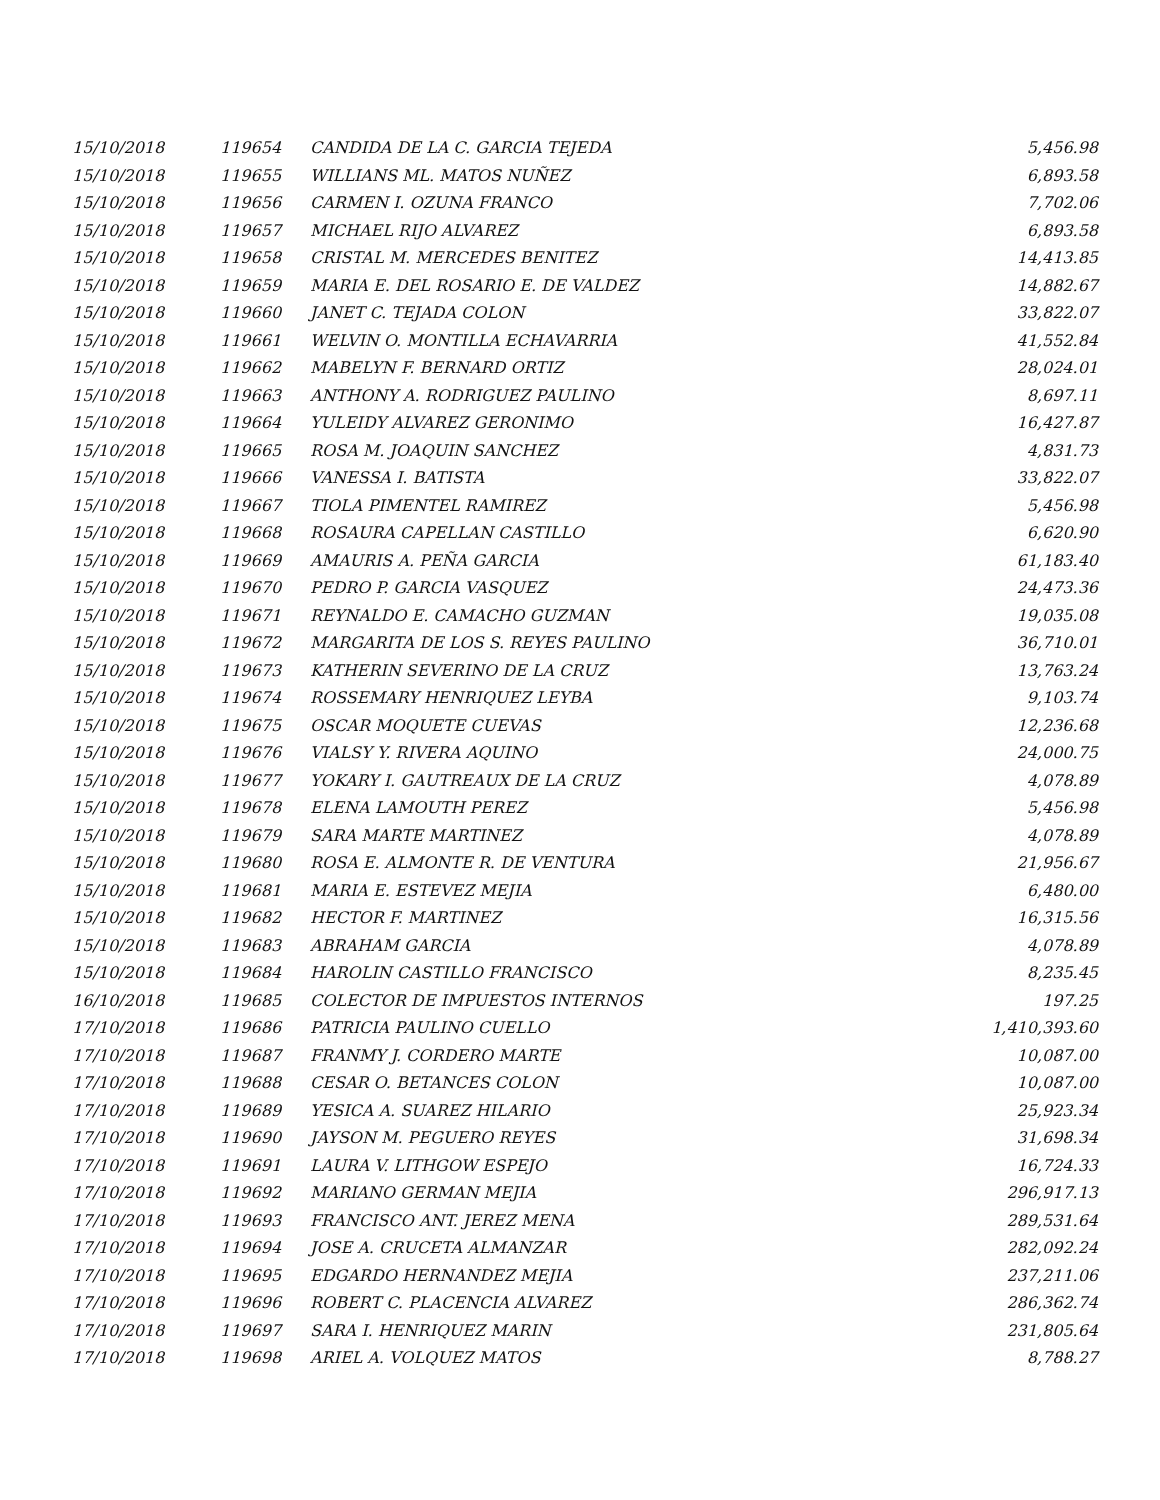| 15/10/2018 | 119654 | CANDIDA DE LA C. GARCIA TEJEDA | 5,456.98 |
| 15/10/2018 | 119655 | WILLIANS ML. MATOS NUÑEZ | 6,893.58 |
| 15/10/2018 | 119656 | CARMEN I. OZUNA FRANCO | 7,702.06 |
| 15/10/2018 | 119657 | MICHAEL RIJO ALVAREZ | 6,893.58 |
| 15/10/2018 | 119658 | CRISTAL M. MERCEDES BENITEZ | 14,413.85 |
| 15/10/2018 | 119659 | MARIA E. DEL ROSARIO E. DE VALDEZ | 14,882.67 |
| 15/10/2018 | 119660 | JANET C. TEJADA COLON | 33,822.07 |
| 15/10/2018 | 119661 | WELVIN O. MONTILLA ECHAVARRIA | 41,552.84 |
| 15/10/2018 | 119662 | MABELYN F. BERNARD ORTIZ | 28,024.01 |
| 15/10/2018 | 119663 | ANTHONY A. RODRIGUEZ PAULINO | 8,697.11 |
| 15/10/2018 | 119664 | YULEIDY ALVAREZ GERONIMO | 16,427.87 |
| 15/10/2018 | 119665 | ROSA M. JOAQUIN SANCHEZ | 4,831.73 |
| 15/10/2018 | 119666 | VANESSA I. BATISTA | 33,822.07 |
| 15/10/2018 | 119667 | TIOLA PIMENTEL RAMIREZ | 5,456.98 |
| 15/10/2018 | 119668 | ROSAURA CAPELLAN CASTILLO | 6,620.90 |
| 15/10/2018 | 119669 | AMAURIS A. PEÑA GARCIA | 61,183.40 |
| 15/10/2018 | 119670 | PEDRO P. GARCIA VASQUEZ | 24,473.36 |
| 15/10/2018 | 119671 | REYNALDO E. CAMACHO GUZMAN | 19,035.08 |
| 15/10/2018 | 119672 | MARGARITA DE LOS S. REYES PAULINO | 36,710.01 |
| 15/10/2018 | 119673 | KATHERIN SEVERINO DE LA CRUZ | 13,763.24 |
| 15/10/2018 | 119674 | ROSSEMARY HENRIQUEZ LEYBA | 9,103.74 |
| 15/10/2018 | 119675 | OSCAR MOQUETE CUEVAS | 12,236.68 |
| 15/10/2018 | 119676 | VIALSY Y. RIVERA AQUINO | 24,000.75 |
| 15/10/2018 | 119677 | YOKARY I. GAUTREAUX DE LA CRUZ | 4,078.89 |
| 15/10/2018 | 119678 | ELENA LAMOUTH PEREZ | 5,456.98 |
| 15/10/2018 | 119679 | SARA MARTE MARTINEZ | 4,078.89 |
| 15/10/2018 | 119680 | ROSA E. ALMONTE R. DE VENTURA | 21,956.67 |
| 15/10/2018 | 119681 | MARIA E. ESTEVEZ MEJIA | 6,480.00 |
| 15/10/2018 | 119682 | HECTOR F. MARTINEZ | 16,315.56 |
| 15/10/2018 | 119683 | ABRAHAM GARCIA | 4,078.89 |
| 15/10/2018 | 119684 | HAROLIN CASTILLO FRANCISCO | 8,235.45 |
| 16/10/2018 | 119685 | COLECTOR DE IMPUESTOS INTERNOS | 197.25 |
| 17/10/2018 | 119686 | PATRICIA PAULINO CUELLO | 1,410,393.60 |
| 17/10/2018 | 119687 | FRANMY J. CORDERO MARTE | 10,087.00 |
| 17/10/2018 | 119688 | CESAR O. BETANCES COLON | 10,087.00 |
| 17/10/2018 | 119689 | YESICA A. SUAREZ HILARIO | 25,923.34 |
| 17/10/2018 | 119690 | JAYSON M. PEGUERO REYES | 31,698.34 |
| 17/10/2018 | 119691 | LAURA V. LITHGOW ESPEJO | 16,724.33 |
| 17/10/2018 | 119692 | MARIANO GERMAN MEJIA | 296,917.13 |
| 17/10/2018 | 119693 | FRANCISCO ANT. JEREZ MENA | 289,531.64 |
| 17/10/2018 | 119694 | JOSE A. CRUCETA ALMANZAR | 282,092.24 |
| 17/10/2018 | 119695 | EDGARDO HERNANDEZ MEJIA | 237,211.06 |
| 17/10/2018 | 119696 | ROBERT C. PLACENCIA ALVAREZ | 286,362.74 |
| 17/10/2018 | 119697 | SARA I. HENRIQUEZ MARIN | 231,805.64 |
| 17/10/2018 | 119698 | ARIEL A. VOLQUEZ MATOS | 8,788.27 |